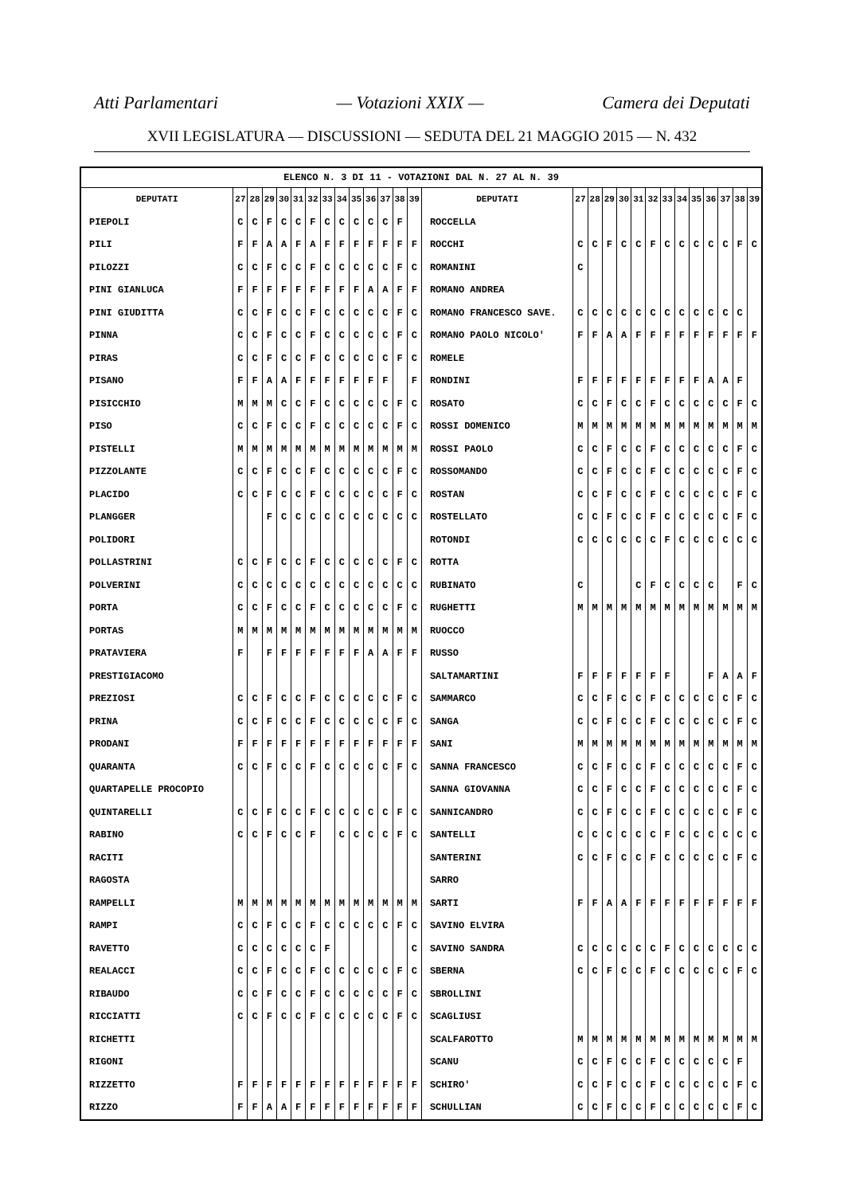Atti Parlamentari — Votazioni XXIX — Camera dei Deputati
XVII LEGISLATURA — DISCUSSIONI — SEDUTA DEL 21 MAGGIO 2015 — N. 432
| ELENCO N. 3 DI 11 - VOTAZIONI DAL N. 27 AL N. 39 | | | | | | | | | | | | | | | | | | | | | | | | | | | |
| DEPUTATI | 27 | 28 | 29 | 30 | 31 | 32 | 33 | 34 | 35 | 36 | 37 | 38 | 39 | DEPUTATI | 27 | 28 | 29 | 30 | 31 | 32 | 33 | 34 | 35 | 36 | 37 | 38 | 39 |
| PIEPOLI | C | C | F | C | C | F | C | C | C | C | C | F | | ROCCELLA | | | | | | | | | | | | | |
| PILI | F | F | A | A | F | A | F | F | F | F | F | F | F | ROCCHI | C | C | F | C | C | F | C | C | C | C | C | F | C |
| PILOZZI | C | C | F | C | C | F | C | C | C | C | C | F | C | ROMANINI | C | | | | | | | | | | | | |
| PINI GIANLUCA | F | F | F | F | F | F | F | F | F | A | A | F | F | ROMANO ANDREA | | | | | | | | | | | | | |
| PINI GIUDITTA | C | C | F | C | C | F | C | C | C | C | C | F | C | ROMANO FRANCESCO SAVE. | C | C | C | C | C | C | C | C | C | C | C | C | |
| PINNA | C | C | F | C | C | F | C | C | C | C | C | F | C | ROMANO PAOLO NICOLO' | F | F | A | A | F | F | F | F | F | F | F | F | F |
| PIRAS | C | C | F | C | C | F | C | C | C | C | C | F | C | ROMELE | | | | | | | | | | | | | |
| PISANO | F | F | A | A | F | F | F | F | F | F | F | | F | RONDINI | F | F | F | F | F | F | F | F | F | A | A | F | |
| PISICCHIO | M | M | M | C | C | F | C | C | C | C | C | F | C | ROSATO | C | C | F | C | C | F | C | C | C | C | C | F | C |
| PISO | C | C | F | C | C | F | C | C | C | C | C | F | C | ROSSI DOMENICO | M | M | M | M | M | M | M | M | M | M | M | M | M |
| PISTELLI | M | M | M | M | M | M | M | M | M | M | M | M | M | ROSSI PAOLO | C | C | F | C | C | F | C | C | C | C | C | F | C |
| PIZZOLANTE | C | C | F | C | C | F | C | C | C | C | C | F | C | ROSSOMANDO | C | C | F | C | C | F | C | C | C | C | C | F | C |
| PLACIDO | C | C | F | C | C | F | C | C | C | C | C | F | C | ROSTAN | C | C | F | C | C | F | C | C | C | C | C | F | C |
| PLANGGER | | | F | C | C | C | C | C | C | C | C | C | C | ROSTELLATO | C | C | F | C | C | F | C | C | C | C | C | F | C |
| POLIDORI | | | | | | | | | | | | | | ROTONDI | C | C | C | C | C | C | F | C | C | C | C | C | C |
| POLLASTRINI | C | C | F | C | C | F | C | C | C | C | C | F | C | ROTTA | | | | | | | | | | | | | |
| POLVERINI | C | C | C | C | C | C | C | C | C | C | C | C | C | RUBINATO | C | | | | C | F | C | C | C | C | | F | C |
| PORTA | C | C | F | C | C | F | C | C | C | C | C | F | C | RUGHETTI | M | M | M | M | M | M | M | M | M | M | M | M | M |
| PORTAS | M | M | M | M | M | M | M | M | M | M | M | M | M | RUOCCO | | | | | | | | | | | | | |
| PRATAVIERA | F | | F | F | F | F | F | F | F | A | A | F | F | RUSSO | | | | | | | | | | | | | |
| PRESTIGIACOMO | | | | | | | | | | | | | | SALTAMARTINI | F | F | F | F | F | F | F | | | F | A | A | F |
| PREZIOSI | C | C | F | C | C | F | C | C | C | C | C | F | C | SAMMARCO | C | C | F | C | C | F | C | C | C | C | C | F | C |
| PRINA | C | C | F | C | C | F | C | C | C | C | C | F | C | SANGA | C | C | F | C | C | F | C | C | C | C | C | F | C |
| PRODANI | F | F | F | F | F | F | F | F | F | F | F | F | F | SANI | M | M | M | M | M | M | M | M | M | M | M | M | M |
| QUARANTA | C | C | F | C | C | F | C | C | C | C | C | F | C | SANNA FRANCESCO | C | C | F | C | C | F | C | C | C | C | C | F | C |
| QUARTAPELLE PROCOPIO | | | | | | | | | | | | | | SANNA GIOVANNA | C | C | F | C | C | F | C | C | C | C | C | F | C |
| QUINTARELLI | C | C | F | C | C | F | C | C | C | C | C | F | C | SANNICANDRO | C | C | F | C | C | F | C | C | C | C | C | F | C |
| RABINO | C | C | F | C | C | F | | C | C | C | C | F | C | SANTELLI | C | C | C | C | C | C | F | C | C | C | C | C | C |
| RACITI | | | | | | | | | | | | | | SANTERINI | C | C | F | C | C | F | C | C | C | C | C | F | C |
| RAGOSTA | | | | | | | | | | | | | | SARRO | | | | | | | | | | | | | |
| RAMPELLI | M | M | M | M | M | M | M | M | M | M | M | M | M | SARTI | F | F | A | A | F | F | F | F | F | F | F | F | F |
| RAMPI | C | C | F | C | C | F | C | C | C | C | C | F | C | SAVINO ELVIRA | | | | | | | | | | | | | |
| RAVETTO | C | C | C | C | C | C | F | | | | | | C | SAVINO SANDRA | C | C | C | C | C | C | F | C | C | C | C | C | C |
| REALACCI | C | C | F | C | C | F | C | C | C | C | C | F | C | SBERNA | C | C | F | C | C | F | C | C | C | C | C | F | C |
| RIBAUDO | C | C | F | C | C | F | C | C | C | C | C | F | C | SBROLLINI | | | | | | | | | | | | | |
| RICCIATTI | C | C | F | C | C | F | C | C | C | C | C | F | C | SCAGLIUSI | | | | | | | | | | | | | |
| RICHETTI | | | | | | | | | | | | | | SCALFAROTTO | M | M | M | M | M | M | M | M | M | M | M | M | M |
| RIGONI | | | | | | | | | | | | | | SCANU | C | C | F | C | C | F | C | C | C | C | C | F | |
| RIZZETTO | F | F | F | F | F | F | F | F | F | F | F | F | F | SCHIRO' | C | C | F | C | C | F | C | C | C | C | C | F | C |
| RIZZO | F | F | A | A | F | F | F | F | F | F | F | F | F | SCHULLIAN | C | C | F | C | C | F | C | C | C | C | C | F | C |